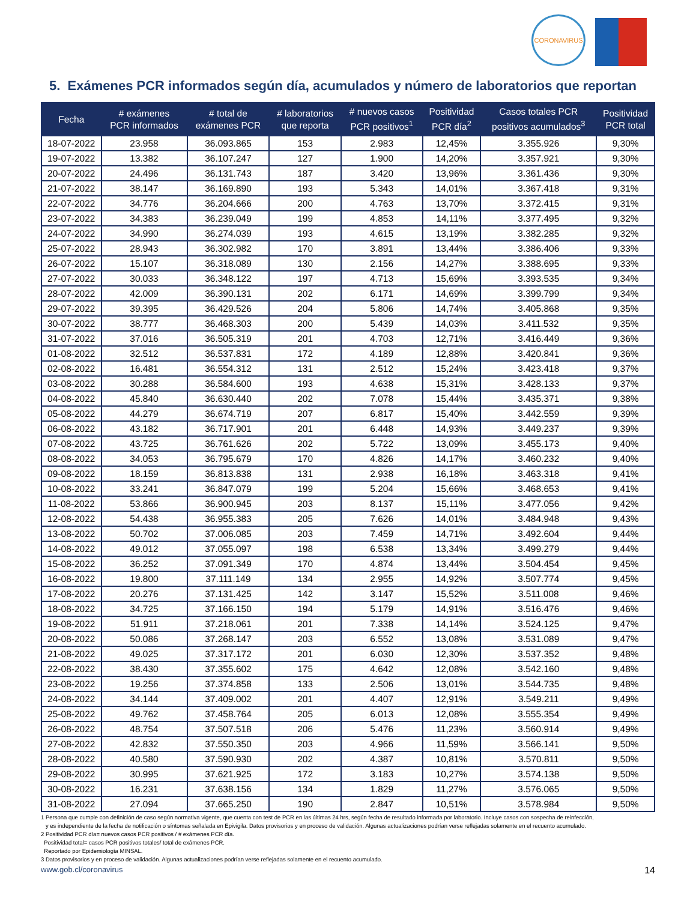CORONAVIRUS
5. Exámenes PCR informados según día, acumulados y número de laboratorios que reportan
| Fecha | # exámenes PCR informados | # total de exámenes PCR | # laboratorios que reporta | # nuevos casos PCR positivos<sup>1</sup> | Positividad PCR día<sup>2</sup> | Casos totales PCR positivos acumulados<sup>3</sup> | Positividad PCR total |
| --- | --- | --- | --- | --- | --- | --- | --- |
| 18-07-2022 | 23.958 | 36.093.865 | 153 | 2.983 | 12,45% | 3.355.926 | 9,30% |
| 19-07-2022 | 13.382 | 36.107.247 | 127 | 1.900 | 14,20% | 3.357.921 | 9,30% |
| 20-07-2022 | 24.496 | 36.131.743 | 187 | 3.420 | 13,96% | 3.361.436 | 9,30% |
| 21-07-2022 | 38.147 | 36.169.890 | 193 | 5.343 | 14,01% | 3.367.418 | 9,31% |
| 22-07-2022 | 34.776 | 36.204.666 | 200 | 4.763 | 13,70% | 3.372.415 | 9,31% |
| 23-07-2022 | 34.383 | 36.239.049 | 199 | 4.853 | 14,11% | 3.377.495 | 9,32% |
| 24-07-2022 | 34.990 | 36.274.039 | 193 | 4.615 | 13,19% | 3.382.285 | 9,32% |
| 25-07-2022 | 28.943 | 36.302.982 | 170 | 3.891 | 13,44% | 3.386.406 | 9,33% |
| 26-07-2022 | 15.107 | 36.318.089 | 130 | 2.156 | 14,27% | 3.388.695 | 9,33% |
| 27-07-2022 | 30.033 | 36.348.122 | 197 | 4.713 | 15,69% | 3.393.535 | 9,34% |
| 28-07-2022 | 42.009 | 36.390.131 | 202 | 6.171 | 14,69% | 3.399.799 | 9,34% |
| 29-07-2022 | 39.395 | 36.429.526 | 204 | 5.806 | 14,74% | 3.405.868 | 9,35% |
| 30-07-2022 | 38.777 | 36.468.303 | 200 | 5.439 | 14,03% | 3.411.532 | 9,35% |
| 31-07-2022 | 37.016 | 36.505.319 | 201 | 4.703 | 12,71% | 3.416.449 | 9,36% |
| 01-08-2022 | 32.512 | 36.537.831 | 172 | 4.189 | 12,88% | 3.420.841 | 9,36% |
| 02-08-2022 | 16.481 | 36.554.312 | 131 | 2.512 | 15,24% | 3.423.418 | 9,37% |
| 03-08-2022 | 30.288 | 36.584.600 | 193 | 4.638 | 15,31% | 3.428.133 | 9,37% |
| 04-08-2022 | 45.840 | 36.630.440 | 202 | 7.078 | 15,44% | 3.435.371 | 9,38% |
| 05-08-2022 | 44.279 | 36.674.719 | 207 | 6.817 | 15,40% | 3.442.559 | 9,39% |
| 06-08-2022 | 43.182 | 36.717.901 | 201 | 6.448 | 14,93% | 3.449.237 | 9,39% |
| 07-08-2022 | 43.725 | 36.761.626 | 202 | 5.722 | 13,09% | 3.455.173 | 9,40% |
| 08-08-2022 | 34.053 | 36.795.679 | 170 | 4.826 | 14,17% | 3.460.232 | 9,40% |
| 09-08-2022 | 18.159 | 36.813.838 | 131 | 2.938 | 16,18% | 3.463.318 | 9,41% |
| 10-08-2022 | 33.241 | 36.847.079 | 199 | 5.204 | 15,66% | 3.468.653 | 9,41% |
| 11-08-2022 | 53.866 | 36.900.945 | 203 | 8.137 | 15,11% | 3.477.056 | 9,42% |
| 12-08-2022 | 54.438 | 36.955.383 | 205 | 7.626 | 14,01% | 3.484.948 | 9,43% |
| 13-08-2022 | 50.702 | 37.006.085 | 203 | 7.459 | 14,71% | 3.492.604 | 9,44% |
| 14-08-2022 | 49.012 | 37.055.097 | 198 | 6.538 | 13,34% | 3.499.279 | 9,44% |
| 15-08-2022 | 36.252 | 37.091.349 | 170 | 4.874 | 13,44% | 3.504.454 | 9,45% |
| 16-08-2022 | 19.800 | 37.111.149 | 134 | 2.955 | 14,92% | 3.507.774 | 9,45% |
| 17-08-2022 | 20.276 | 37.131.425 | 142 | 3.147 | 15,52% | 3.511.008 | 9,46% |
| 18-08-2022 | 34.725 | 37.166.150 | 194 | 5.179 | 14,91% | 3.516.476 | 9,46% |
| 19-08-2022 | 51.911 | 37.218.061 | 201 | 7.338 | 14,14% | 3.524.125 | 9,47% |
| 20-08-2022 | 50.086 | 37.268.147 | 203 | 6.552 | 13,08% | 3.531.089 | 9,47% |
| 21-08-2022 | 49.025 | 37.317.172 | 201 | 6.030 | 12,30% | 3.537.352 | 9,48% |
| 22-08-2022 | 38.430 | 37.355.602 | 175 | 4.642 | 12,08% | 3.542.160 | 9,48% |
| 23-08-2022 | 19.256 | 37.374.858 | 133 | 2.506 | 13,01% | 3.544.735 | 9,48% |
| 24-08-2022 | 34.144 | 37.409.002 | 201 | 4.407 | 12,91% | 3.549.211 | 9,49% |
| 25-08-2022 | 49.762 | 37.458.764 | 205 | 6.013 | 12,08% | 3.555.354 | 9,49% |
| 26-08-2022 | 48.754 | 37.507.518 | 206 | 5.476 | 11,23% | 3.560.914 | 9,49% |
| 27-08-2022 | 42.832 | 37.550.350 | 203 | 4.966 | 11,59% | 3.566.141 | 9,50% |
| 28-08-2022 | 40.580 | 37.590.930 | 202 | 4.387 | 10,81% | 3.570.811 | 9,50% |
| 29-08-2022 | 30.995 | 37.621.925 | 172 | 3.183 | 10,27% | 3.574.138 | 9,50% |
| 30-08-2022 | 16.231 | 37.638.156 | 134 | 1.829 | 11,27% | 3.576.065 | 9,50% |
| 31-08-2022 | 27.094 | 37.665.250 | 190 | 2.847 | 10,51% | 3.578.984 | 9,50% |
1 Persona que cumple con definición de caso según normativa vigente, que cuenta con test de PCR en las últimas 24 hrs, según fecha de resultado informada por laboratorio. Incluye casos con sospecha de reinfección,
y es independiente de la fecha de notificación o síntomas señalada en Epivigila. Datos provisorios y en proceso de validación. Algunas actualizaciones podrían verse reflejadas solamente en el recuento acumulado.
2 Positividad PCR día= nuevos casos PCR positivos / # exámenes PCR día.
Positividad total= casos PCR positivos totales/ total de exámenes PCR.
Reportado por Epidemiología MINSAL.
3 Datos provisorios y en proceso de validación. Algunas actualizaciones podrían verse reflejadas solamente en el recuento acumulado.
www.gob.cl/coronavirus 14